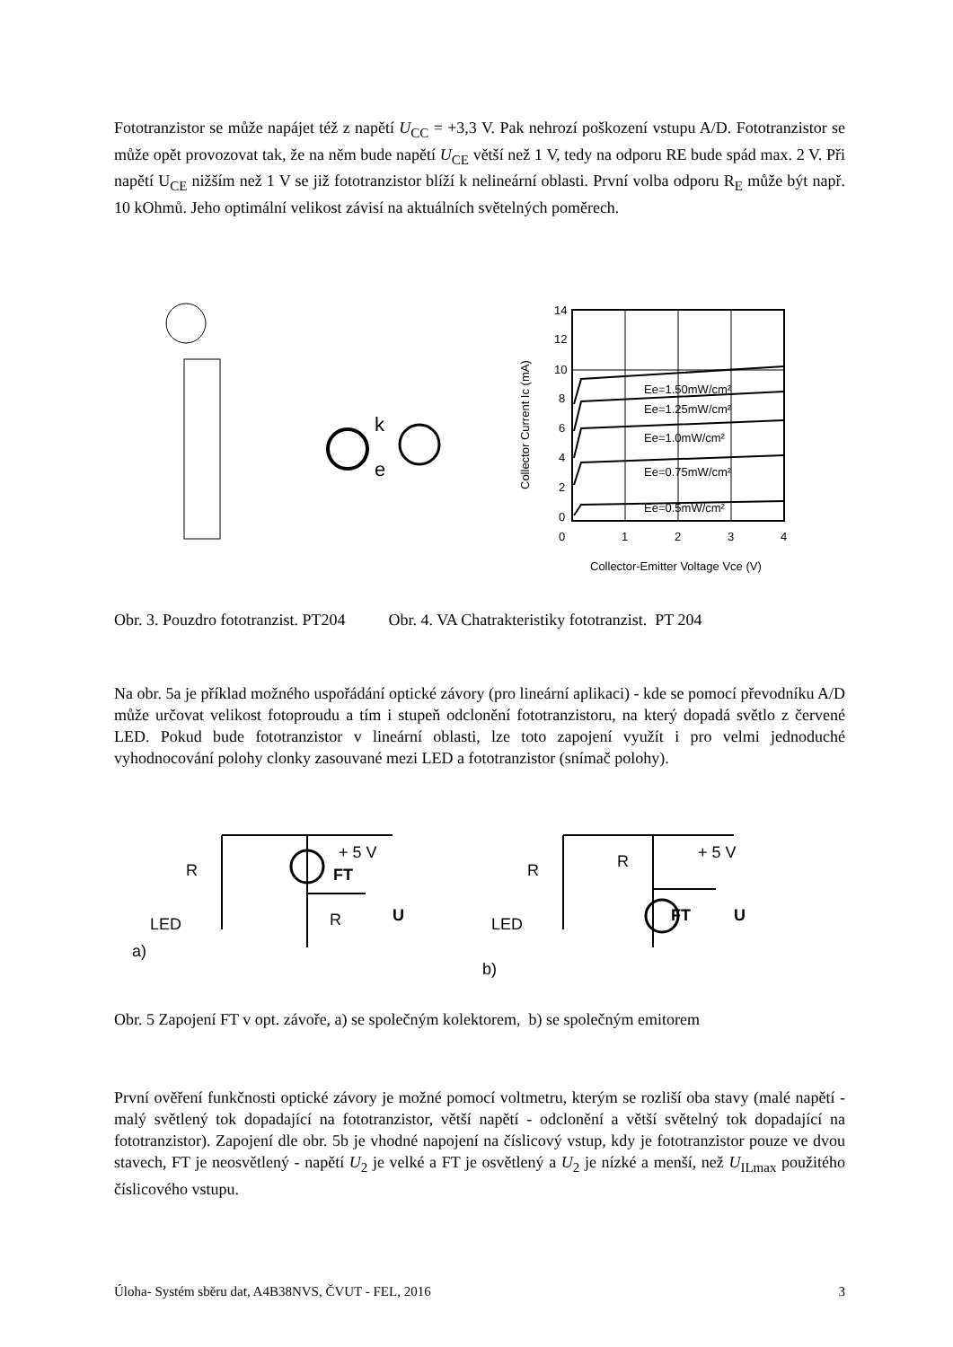Fototranzistor se může napájet též z napětí U<sub>CC</sub> = +3,3 V. Pak nehrozí poškození vstupu A/D. Fototranzistor se může opět provozovat tak, že na něm bude napětí U<sub>CE</sub> větší než 1 V, tedy na odporu RE bude spád max. 2 V. Při napětí U<sub>CE</sub> nižším než 1 V se již fototranzistor blíží k nelineární oblasti. První volba odporu R<sub>E</sub> může být např. 10 kOhmů. Jeho optimální velikost závisí na aktuálních světelných poměrech.
k
e
14
12
10
8
6
4
2
0
0
1
2
3
4
Ee=1.50mW/cm²
Ee=1.25mW/cm²
Ee=1.0mW/cm²
Ee=0.75mW/cm²
Ee=0.5mW/cm²
Collector-Emitter Voltage Vce (V)
Collector Current Ic (mA)
Obr. 3. Pouzdro fototranzist. PT204 Obr. 4. VA Chatrakteristiky fototranzist. PT 204
Na obr. 5a je příklad možného uspořádání optické závory (pro lineární aplikaci) - kde se pomocí převodníku A/D může určovat velikost fotoproudu a tím i stupeň odclonění fototranzistoru, na který dopadá světlo z červené LED. Pokud bude fototranzistor v lineární oblasti, lze toto zapojení využít i pro velmi jednoduché vyhodnocování polohy clonky zasouvané mezi LED a fototranzistor (snímač polohy).
R
LED
a)
+ 5 V
FT
R
U
R
R
LED
b)
+ 5 V
FT
U
Obr. 5 Zapojení FT v opt. závoře, a) se společným kolektorem, b) se společným emitorem
První ověření funkčnosti optické závory je možné pomocí voltmetru, kterým se rozliší oba stavy (malé napětí - malý světlený tok dopadající na fototranzistor, větší napětí - odclonění a větší světelný tok dopadající na fototranzistor). Zapojení dle obr. 5b je vhodné napojení na číslicový vstup, kdy je fototranzistor pouze ve dvou stavech, FT je neosvětlený - napětí U<sub>2</sub> je velké a FT je osvětlený a U<sub>2</sub> je nízké a menší, než U<sub>ILmax</sub> použitého číslicového vstupu.
Úloha- Systém sběru dat, A4B38NVS, ČVUT - FEL, 2016 3